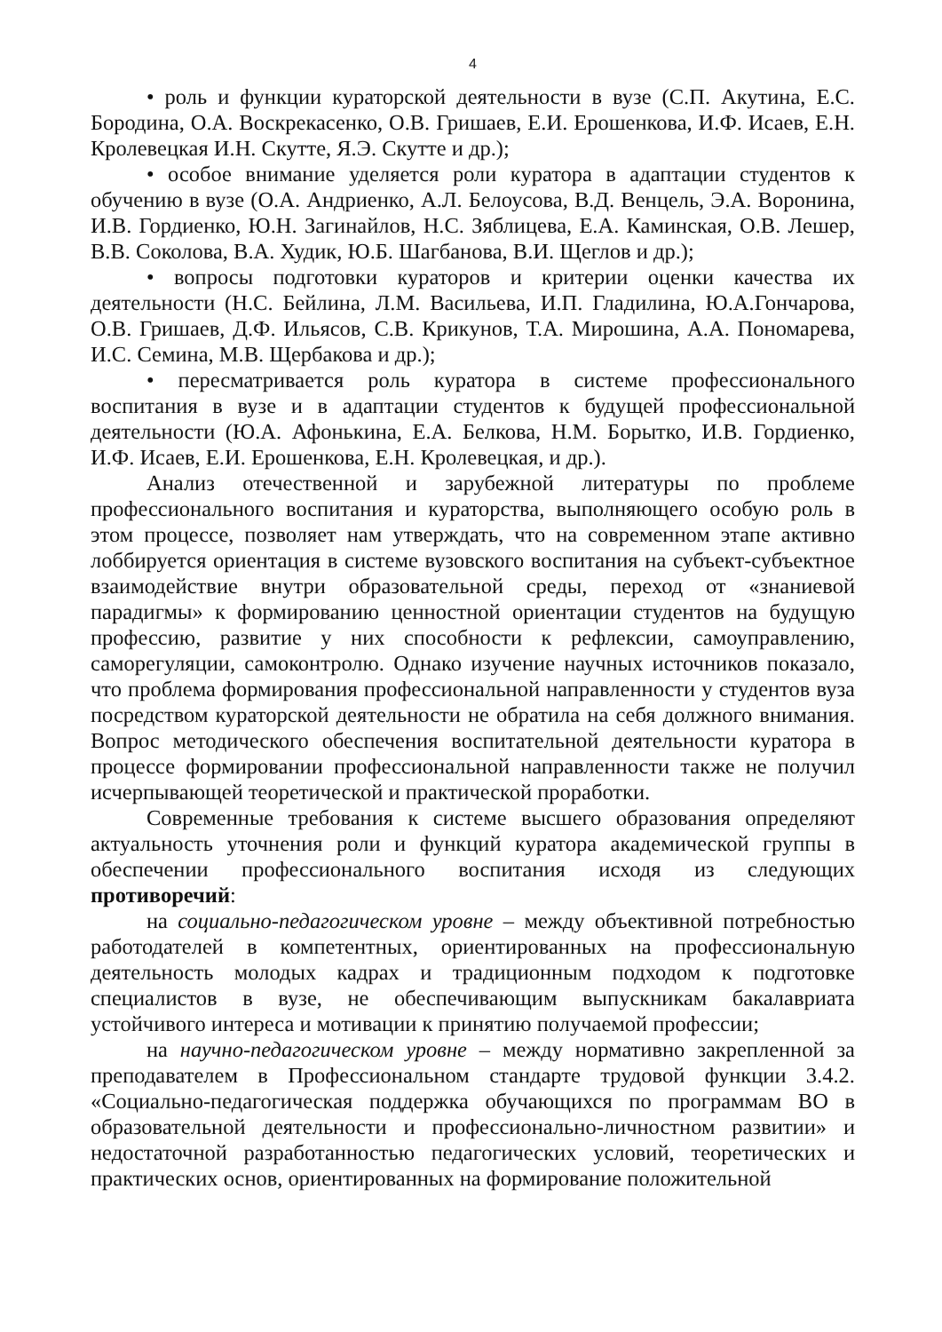4
• роль и функции кураторской деятельности в вузе (С.П. Акутина, Е.С. Бородина, О.А. Воскрекасенко, О.В. Гришаев, Е.И. Ерошенкова, И.Ф. Исаев, Е.Н. Кролевецкая И.Н. Скутте, Я.Э. Скутте и др.);
• особое внимание уделяется роли куратора в адаптации студентов к обучению в вузе (О.А. Андриенко, А.Л. Белоусова, В.Д. Венцель, Э.А. Воронина, И.В. Гордиенко, Ю.Н. Загинайлов, Н.С. Зяблицева, Е.А. Каминская, О.В. Лешер, В.В. Соколова, В.А. Худик, Ю.Б. Шагбанова, В.И. Щеглов и др.);
• вопросы подготовки кураторов и критерии оценки качества их деятельности (Н.С. Бейлина, Л.М. Васильева, И.П. Гладилина, Ю.А.Гончарова, О.В. Гришаев, Д.Ф. Ильясов, С.В. Крикунов, Т.А. Мирошина, А.А. Пономарева, И.С. Семина, М.В. Щербакова и др.);
• пересматривается роль куратора в системе профессионального воспитания в вузе и в адаптации студентов к будущей профессиональной деятельности (Ю.А. Афонькина, Е.А. Белкова, Н.М. Борытко, И.В. Гордиенко, И.Ф. Исаев, Е.И. Ерошенкова, Е.Н. Кролевецкая, и др.).
Анализ отечественной и зарубежной литературы по проблеме профессионального воспитания и кураторства, выполняющего особую роль в этом процессе, позволяет нам утверждать, что на современном этапе активно лоббируется ориентация в системе вузовского воспитания на субъект-субъектное взаимодействие внутри образовательной среды, переход от «знаниевой парадигмы» к формированию ценностной ориентации студентов на будущую профессию, развитие у них способности к рефлексии, самоуправлению, саморегуляции, самоконтролю. Однако изучение научных источников показало, что проблема формирования профессиональной направленности у студентов вуза посредством кураторской деятельности не обратила на себя должного внимания. Вопрос методического обеспечения воспитательной деятельности куратора в процессе формировании профессиональной направленности также не получил исчерпывающей теоретической и практической проработки.
Современные требования к системе высшего образования определяют актуальность уточнения роли и функций куратора академической группы в обеспечении профессионального воспитания исходя из следующих противоречий:
на социально-педагогическом уровне – между объективной потребностью работодателей в компетентных, ориентированных на профессиональную деятельность молодых кадрах и традиционным подходом к подготовке специалистов в вузе, не обеспечивающим выпускникам бакалавриата устойчивого интереса и мотивации к принятию получаемой профессии;
на научно-педагогическом уровне – между нормативно закрепленной за преподавателем в Профессиональном стандарте трудовой функции 3.4.2. «Социально-педагогическая поддержка обучающихся по программам ВО в образовательной деятельности и профессионально-личностном развитии» и недостаточной разработанностью педагогических условий, теоретических и практических основ, ориентированных на формирование положительной